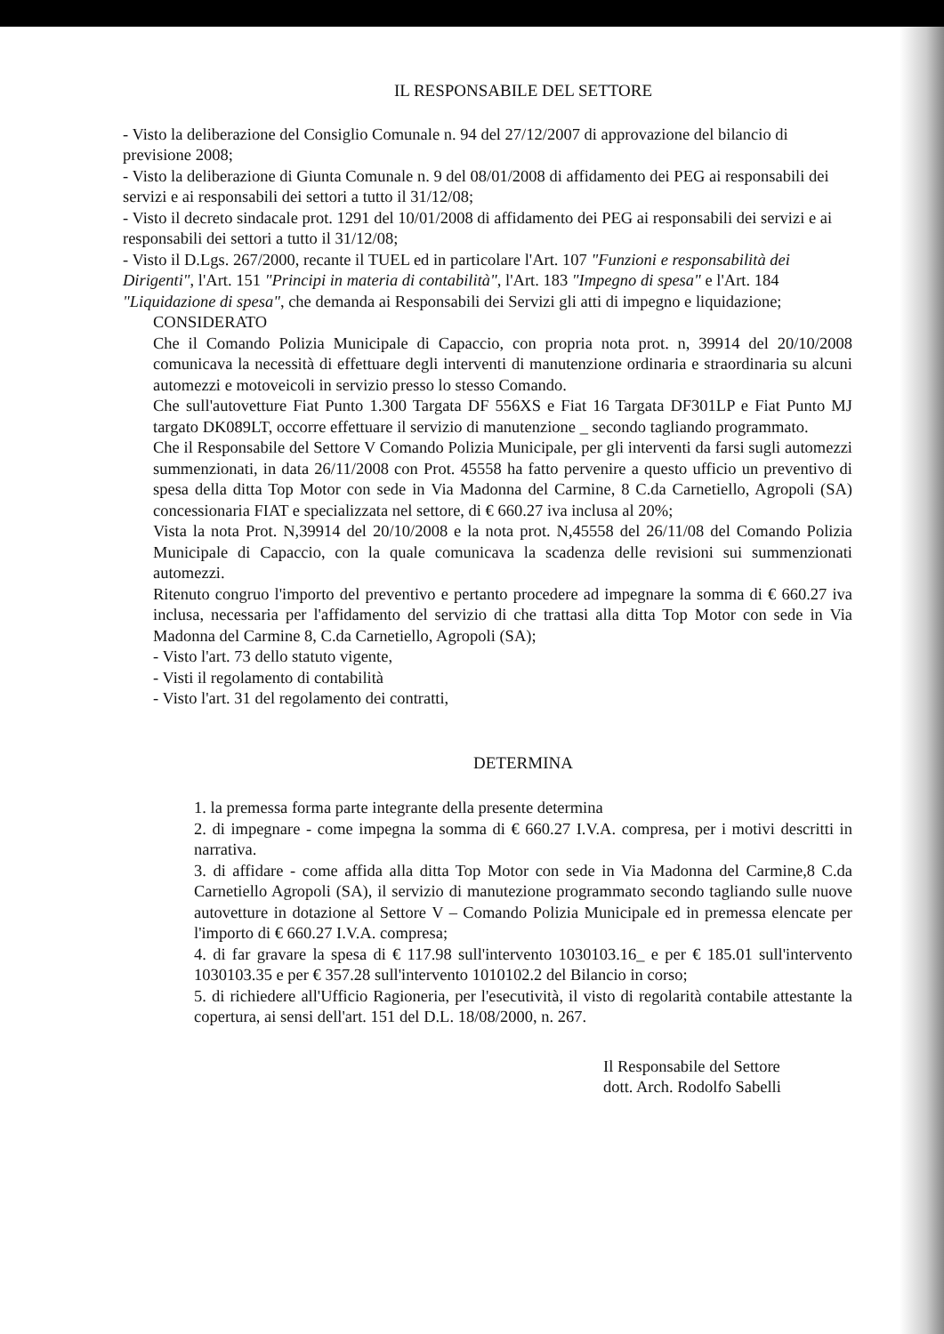IL RESPONSABILE DEL SETTORE
- Visto la deliberazione del Consiglio Comunale n. 94 del 27/12/2007 di approvazione del bilancio di previsione 2008;
- Visto la deliberazione di Giunta Comunale n. 9 del 08/01/2008 di affidamento dei PEG ai responsabili dei servizi e ai responsabili dei settori a tutto il 31/12/08;
- Visto il decreto sindacale prot. 1291 del 10/01/2008 di affidamento dei PEG ai responsabili dei servizi e ai responsabili dei settori a tutto il 31/12/08;
- Visto il D.Lgs. 267/2000, recante il TUEL ed in particolare l'Art. 107 "Funzioni e responsabilità dei Dirigenti", l'Art. 151 "Principi in materia di contabilità", l'Art. 183 "Impegno di spesa" e l'Art. 184 "Liquidazione di spesa", che demanda ai Responsabili dei Servizi gli atti di impegno e liquidazione;
CONSIDERATO
Che il Comando Polizia Municipale di Capaccio, con propria nota prot. n, 39914 del 20/10/2008 comunicava la necessità di effettuare degli interventi di manutenzione ordinaria e straordinaria su alcuni automezzi e motoveicoli in servizio presso lo stesso Comando.
Che sull'autovetture Fiat Punto 1.300 Targata DF 556XS e Fiat 16 Targata DF301LP e Fiat Punto MJ targato DK089LT, occorre effettuare il servizio di manutenzione _ secondo tagliando programmato.
Che il Responsabile del Settore V Comando Polizia Municipale, per gli interventi da farsi sugli automezzi summenzionati, in data 26/11/2008 con Prot. 45558 ha fatto pervenire a questo ufficio un preventivo di spesa della ditta Top Motor con sede in Via Madonna del Carmine, 8 C.da Carnetiello, Agropoli (SA) concessionaria FIAT e specializzata nel settore, di € 660.27 iva inclusa al 20%;
Vista la nota Prot. N,39914 del 20/10/2008 e la nota prot. N,45558 del 26/11/08 del Comando Polizia Municipale di Capaccio, con la quale comunicava la scadenza delle revisioni sui summenzionati automezzi.
Ritenuto congruo l'importo del preventivo e pertanto procedere ad impegnare la somma di € 660.27 iva inclusa, necessaria per l'affidamento del servizio di che trattasi alla ditta Top Motor con sede in Via Madonna del Carmine 8, C.da Carnetiello, Agropoli (SA);
- Visto l'art. 73 dello statuto vigente,
- Visti il regolamento di contabilità
- Visto l'art. 31 del regolamento dei contratti,
DETERMINA
1. la premessa forma parte integrante della presente determina
2. di impegnare - come impegna la somma di € 660.27 I.V.A. compresa, per i motivi descritti in narrativa.
3. di affidare - come affida alla ditta Top Motor con sede in Via Madonna del Carmine,8 C.da Carnetiello Agropoli (SA), il servizio di manutezione programmato secondo tagliando sulle nuove autovetture in dotazione al Settore V – Comando Polizia Municipale ed in premessa elencate per l'importo di € 660.27 I.V.A. compresa;
4. di far gravare la spesa di € 117.98 sull'intervento 1030103.16_ e per € 185.01 sull'intervento 1030103.35 e per € 357.28 sull'intervento 1010102.2 del Bilancio in corso;
5. di richiedere all'Ufficio Ragioneria, per l'esecutività, il visto di regolarità contabile attestante la copertura, ai sensi dell'art. 151 del D.L. 18/08/2000, n. 267.
Il Responsabile del Settore
dott. Arch. Rodolfo Sabelli